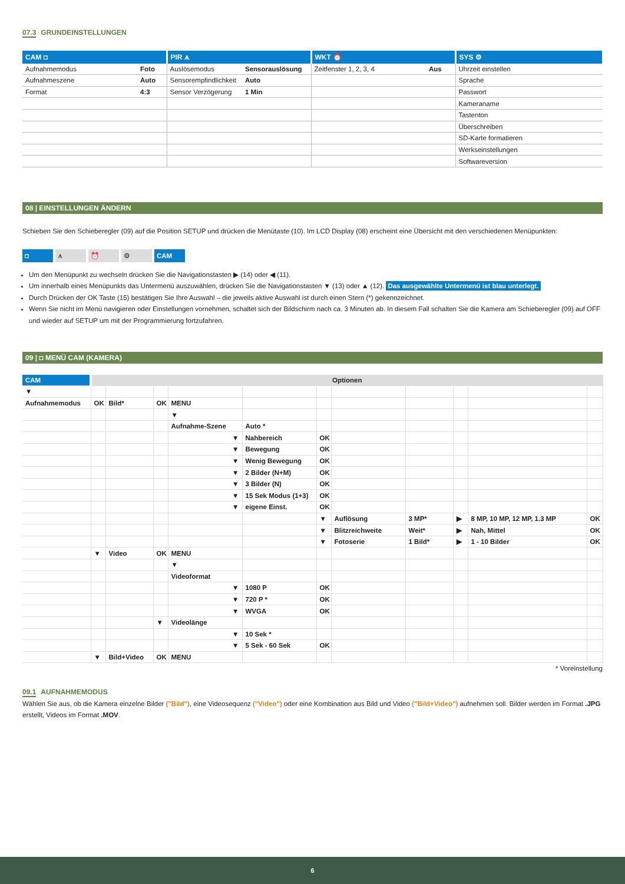07.3 GRUNDEINSTELLUNGEN
| CAM ◘ | | PIR ⩚ | | WKT ⏰ | | SYS ⚙ |
| --- | --- | --- | --- | --- | --- | --- |
| Aufnahmemodus | Foto | Auslösemodus | Sensorauslösung | Zeitfenster 1, 2, 3, 4 | Aus | Uhrzeit einstellen |
| Aufnahmeszene | Auto | Sensorempfindlichkeit | Auto | | | Sprache |
| Format | 4:3 | Sensor Verzögerung | 1 Min | | | Passwort |
| | | | | | | Kameraname |
| | | | | | | Tastenton |
| | | | | | | Überschreiben |
| | | | | | | SD-Karte formatieren |
| | | | | | | Werkseinstellungen |
| | | | | | | Softwareversion |
08 | EINSTELLUNGEN ÄNDERN
Schieben Sie den Schieberegler (09) auf die Position SETUP und drücken die Menütaste (10). Im LCD Display (08) erscheint eine Übersicht mit den verschiedenen Menüpunkten:
◘ ⩚ ⏰ ⚙ CAM
Um den Menüpunkt zu wechseln drücken Sie die Navigationstasten ▶ (14) oder ◀ (11).
Um innerhalb eines Menüpunkts das Untermenü auszuwählen, drücken Sie die Navigationstasten ▼ (13) oder ▲ (12). Das ausgewählte Untermenü ist blau unterlegt.
Durch Drücken der OK Taste (15) bestätigen Sie Ihre Auswahl – die jeweils aktive Auswahl ist durch einen Stern (*) gekennzeichnet.
Wenn Sie nicht im Menü navigieren oder Einstellungen vornehmen, schaltet sich der Bildschirm nach ca. 3 Minuten ab. In diesem Fall schalten Sie die Kamera am Schieberegler (09) auf OFF und wieder auf SETUP um mit der Programmierung fortzufahren.
09 | ◘ MENÜ CAM (KAMERA)
| CAM | Optionen | | | | | | | | | | |
| ▼ | | | | | | | | | | | |
| Aufnahmemodus | OK | Bild* | OK | MENU | | | | | | | |
| | | | | ▼ | | | | | | | |
| | | | | Aufnahme-Szene | Auto * | | | | | | |
| | | | | ▼ | Nahbereich | OK | | | | | |
| | | | | ▼ | Bewegung | OK | | | | | |
| | | | | ▼ | Wenig Bewegung | OK | | | | | |
| | | | | ▼ | 2 Bilder (N+M) | OK | | | | | |
| | | | | ▼ | 3 Bilder (N) | OK | | | | | |
| | | | | ▼ | 15 Sek Modus (1+3) | OK | | | | | |
| | | | | ▼ | eigene Einst. | OK | | | | | |
| | | | | | | ▼ | Auflösung | 3 MP* | ▶ | 8 MP, 10 MP, 12 MP, 1.3 MP | OK |
| | | | | | | ▼ | Blitzreichweite | Weit* | ▶ | Nah, Mittel | OK |
| | | | | | | ▼ | Fotoserie | 1 Bild* | ▶ | 1 - 10 Bilder | OK |
| | ▼ | Video | OK | MENU | | | | | | | |
| | | | | ▼ | | | | | | | |
| | | | | Videoformat | | | | | | | |
| | | | | ▼ | 1080 P | OK | | | | | |
| | | | | ▼ | 720 P * | OK | | | | | |
| | | | | ▼ | WVGA | OK | | | | | |
| | | | ▼ | Videolänge | | | | | | | |
| | | | | ▼ | 10 Sek * | | | | | | |
| | | | | ▼ | 5 Sek - 60 Sek | OK | | | | | |
| | ▼ | Bild+Video | OK | MENU | | | | | | | |
* Voreinstellung
09.1 AUFNAHMEMODUS
Wählen Sie aus, ob die Kamera einzelne Bilder ("Bild"), eine Videosequenz ("Video") oder eine Kombination aus Bild und Video ("Bild+Video") aufnehmen soll. Bilder werden im Format .JPG erstellt, Videos im Format .MOV.
6